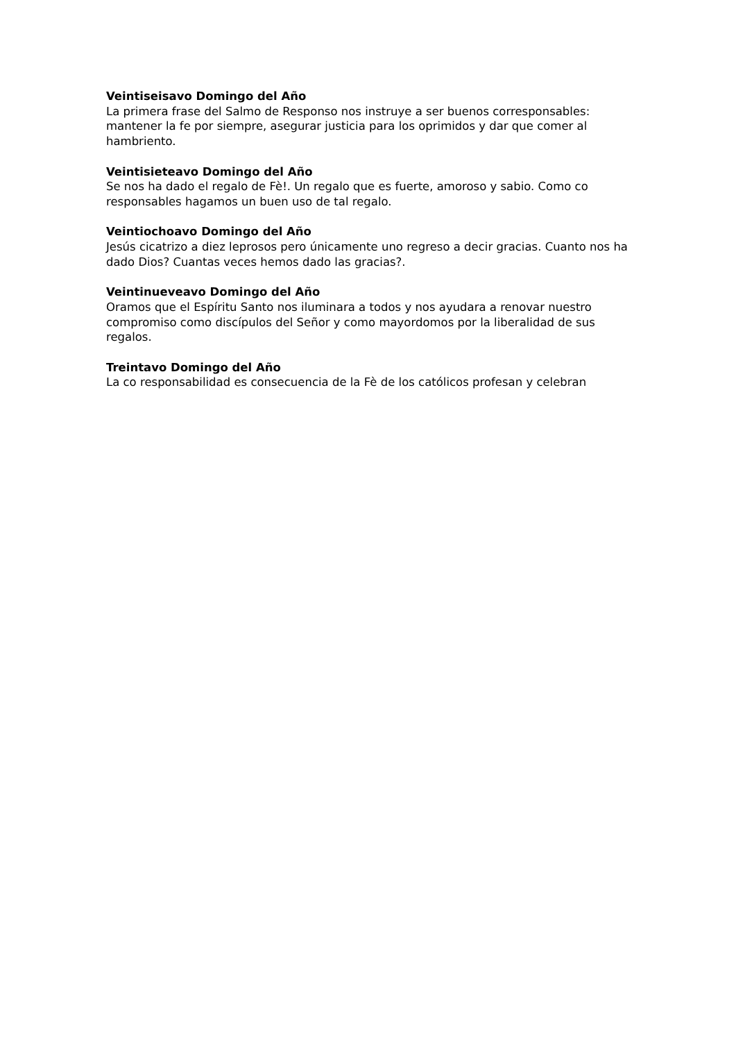Veintiseisavo Domingo del Año
La primera frase del Salmo de Responso nos instruye a ser buenos corresponsables: mantener la fe por siempre, asegurar justicia para los oprimidos y dar que comer al hambriento.
Veintisieteavo Domingo del Año
Se nos ha dado el regalo de Fè!. Un regalo que es fuerte, amoroso y sabio. Como co responsables hagamos un buen uso de tal regalo.
Veintiochoavo Domingo del Año
Jesús cicatrizo a diez leprosos pero únicamente uno regreso a decir gracias. Cuanto nos ha dado Dios? Cuantas veces hemos dado las gracias?.
Veintinueveavo Domingo del Año
Oramos que el Espíritu Santo nos iluminara a todos y nos ayudara a renovar nuestro compromiso como discípulos del Señor y como mayordomos por la liberalidad de sus regalos.
Treintavo Domingo del Año
La co responsabilidad es consecuencia de la Fè de los católicos profesan y celebran